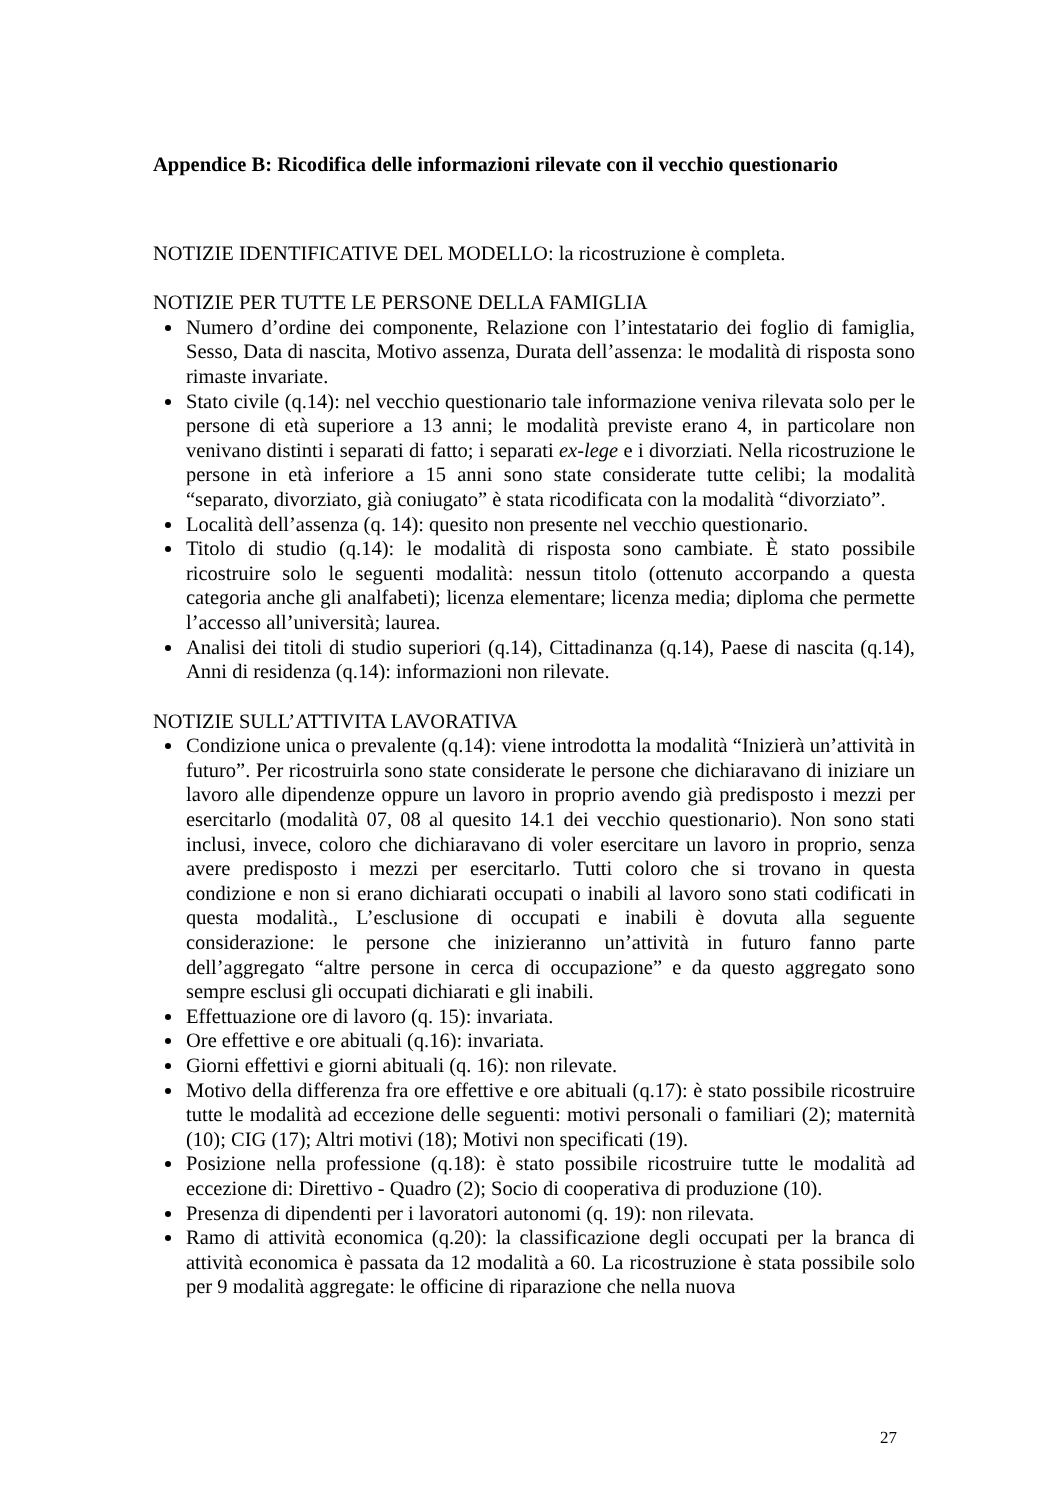Appendice B: Ricodifica delle informazioni rilevate con il vecchio questionario
NOTIZIE IDENTIFICATIVE DEL MODELLO: la ricostruzione è completa.
NOTIZIE PER TUTTE LE PERSONE DELLA FAMIGLIA
Numero d’ordine dei componente, Relazione con l’intestatario dei foglio di famiglia, Sesso, Data di nascita, Motivo assenza, Durata dell’assenza: le modalità di risposta sono rimaste invariate.
Stato civile (q.14): nel vecchio questionario tale informazione veniva rilevata solo per le persone di età superiore a 13 anni; le modalità previste erano 4, in particolare non venivano distinti i separati di fatto; i separati ex-lege e i divorziati. Nella ricostruzione le persone in età inferiore a 15 anni sono state considerate tutte celibi; la modalità “separato, divorziato, già coniugato” è stata ricodificata con la modalità “divorziato”.
Località dell’assenza (q. 14): quesito non presente nel vecchio questionario.
Titolo di studio (q.14): le modalità di risposta sono cambiate. È stato possibile ricostruire solo le seguenti modalità: nessun titolo (ottenuto accorpando a questa categoria anche gli analfabeti); licenza elementare; licenza media; diploma che permette l’accesso all’università; laurea.
Analisi dei titoli di studio superiori (q.14), Cittadinanza (q.14), Paese di nascita (q.14), Anni di residenza (q.14): informazioni non rilevate.
NOTIZIE SULL’ATTIVITA LAVORATIVA
Condizione unica o prevalente (q.14): viene introdotta la modalità “Inizierà un’attività in futuro”. Per ricostruirla sono state considerate le persone che dichiaravano di iniziare un lavoro alle dipendenze oppure un lavoro in proprio avendo già predisposto i mezzi per esercitarlo (modalità 07, 08 al quesito 14.1 dei vecchio questionario). Non sono stati inclusi, invece, coloro che dichiaravano di voler esercitare un lavoro in proprio, senza avere predisposto i mezzi per esercitarlo. Tutti coloro che si trovano in questa condizione e non si erano dichiarati occupati o inabili al lavoro sono stati codificati in questa modalità., L’esclusione di occupati e inabili è dovuta alla seguente considerazione: le persone che inizieranno un’attività in futuro fanno parte dell’aggregato “altre persone in cerca di occupazione” e da questo aggregato sono sempre esclusi gli occupati dichiarati e gli inabili.
Effettuazione ore di lavoro (q. 15): invariata.
Ore effettive e ore abituali (q.16): invariata.
Giorni effettivi e giorni abituali (q. 16): non rilevate.
Motivo della differenza fra ore effettive e ore abituali (q.17): è stato possibile ricostruire tutte le modalità ad eccezione delle seguenti: motivi personali o familiari (2); maternità (10); CIG (17); Altri motivi (18); Motivi non specificati (19).
Posizione nella professione (q.18): è stato possibile ricostruire tutte le modalità ad eccezione di: Direttivo - Quadro (2); Socio di cooperativa di produzione (10).
Presenza di dipendenti per i lavoratori autonomi (q. 19): non rilevata.
Ramo di attività economica (q.20): la classificazione degli occupati per la branca di attività economica è passata da 12 modalità a 60. La ricostruzione è stata possibile solo per 9 modalità aggregate: le officine di riparazione che nella nuova
27